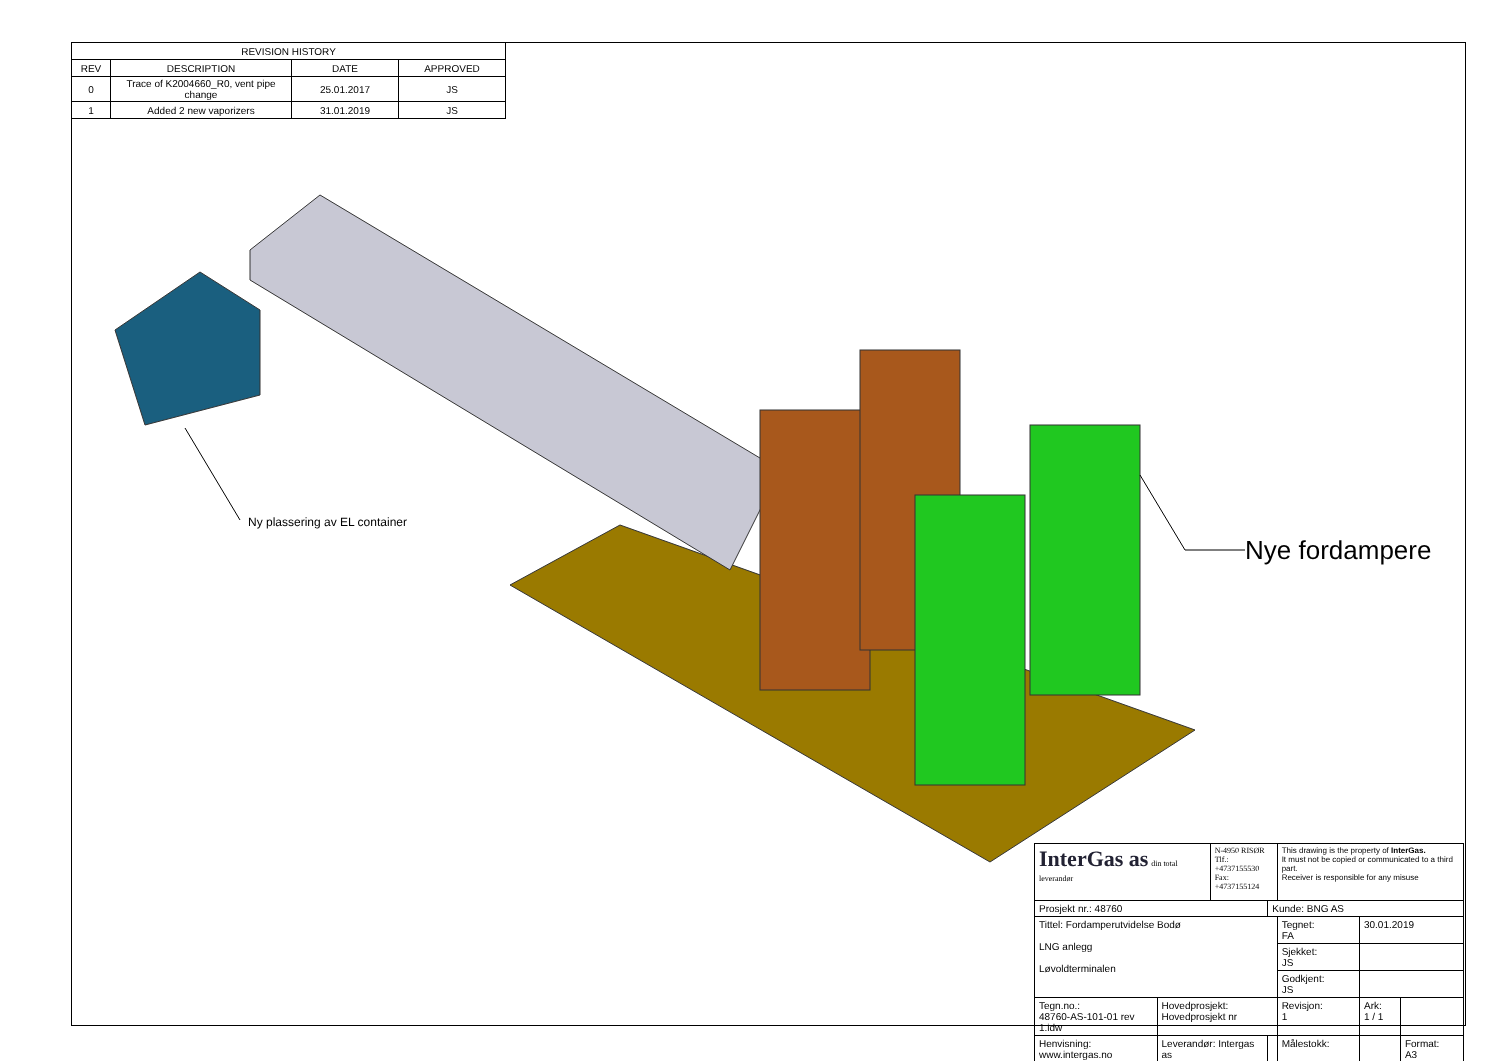| REVISION HISTORY | | | |
| --- | --- | --- | --- |
| REV | DESCRIPTION | DATE | APPROVED |
| 0 | Trace of K2004660_R0, vent pipe change | 25.01.2017 | JS |
| 1 | Added 2 new vaporizers | 31.01.2019 | JS |
Ny plassering av EL container
Nye fordampere
| InterGas as din total leverandør | | N-4950 RISØR Tlf.: +4737155530 Fax: +4737155124 | | This drawing is the property of InterGas. It must not be copied or communicated to a third part. Receiver is responsible for any misuse | | |
| Prosjekt nr.: 48760 | | | Kunde: BNG AS | | | |
| Tittel: Fordamperutvidelse Bodø LNG anlegg Løvoldterminalen | | | | Tegnet: FA | 30.01.2019 | |
| | | | | Sjekket: JS | | |
| | | | | Godkjent: JS | | |
| Tegn.no.: 48760-AS-101-01 rev 1.idw | Hovedprosjekt: Hovedprosjekt nr | | | Revisjon: 1 | Ark: 1 / 1 | |
| Henvisning: www.intergas.no | Leverandør: Intergas as | | | Målestokk: | | Format: A3 |